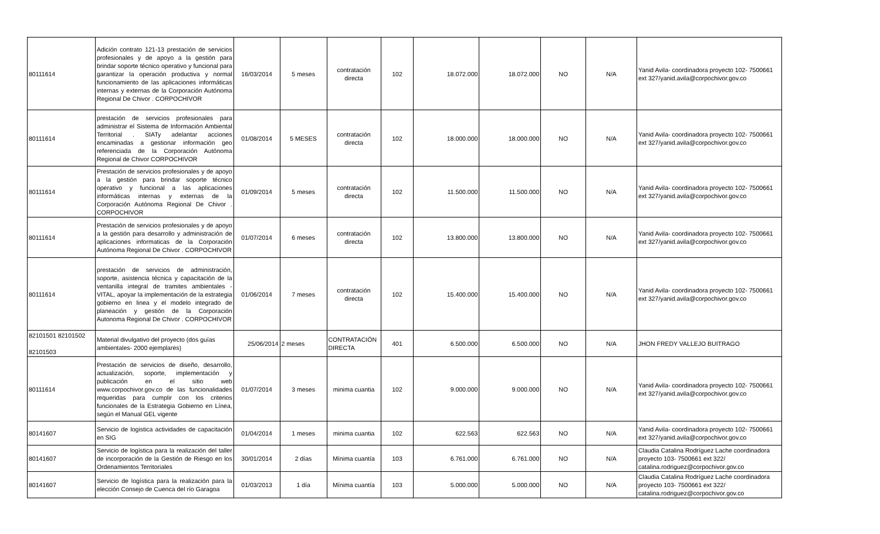| 80111614 | Adición contrato 121-13 prestación de servicios profesionales y de apoyo a la gestión para brindar soporte técnico operativo y funcional para garantizar la operación productiva y normal funcionamiento de las aplicaciones informáticas internas y externas de la Corporación Autónoma Regional De Chivor . CORPOCHIVOR | 16/03/2014 | 5 meses | contratación directa | 102 | 18.072.000 | 18.072.000 | NO | N/A | Yanid Avila- coordinadora proyecto 102- 7500661 ext 327/yanid.avila@corpochivor.gov.co |
| 80111614 | prestación de servicios profesionales para administrar el Sistema de Información Ambiental Territorial . SIATy adelantar acciones encaminadas a gestionar información geo referenciada de la Corporación Autónoma Regional de Chivor CORPOCHIVOR | 01/08/2014 | 5 MESES | contratación directa | 102 | 18.000.000 | 18.000.000 | NO | N/A | Yanid Avila- coordinadora proyecto 102- 7500661 ext 327/yanid.avila@corpochivor.gov.co |
| 80111614 | Prestación de servicios profesionales y de apoyo a la gestión para brindar soporte técnico operativo y funcional a las aplicaciones informáticas internas y externas de la Corporación Autónoma Regional De Chivor . CORPOCHIVOR | 01/09/2014 | 5 meses | contratación directa | 102 | 11.500.000 | 11.500.000 | NO | N/A | Yanid Avila- coordinadora proyecto 102- 7500661 ext 327/yanid.avila@corpochivor.gov.co |
| 80111614 | Prestación de servicios profesionales y de apoyo a la gestión para desarrollo y administración de aplicaciones informaticas de la Corporación Autónoma Regional De Chivor . CORPOCHIVOR | 01/07/2014 | 6 meses | contratación directa | 102 | 13.800.000 | 13.800.000 | NO | N/A | Yanid Avila- coordinadora proyecto 102- 7500661 ext 327/yanid.avila@corpochivor.gov.co |
| 80111614 | prestación de servicios de administración, soporte, asistencia técnica y capacitación de la ventanilla integral de tramites ambientales - VITAL, apoyar la implementación de la estrategia gobierno en linea y el modelo integrado de planeación y gestión de la Corporación Autonoma Regional De Chivor . CORPOCHIVOR | 01/06/2014 | 7 meses | contratación directa | 102 | 15.400.000 | 15.400.000 | NO | N/A | Yanid Avila- coordinadora proyecto 102- 7500661 ext 327/yanid.avila@corpochivor.gov.co |
| 82101501 82101502 82101503 | Material divulgativo del proyecto (dos guías ambientales- 2000 ejemplares) | 25/06/2014 | 2 meses | CONTRATACIÓN DIRECTA | 401 | 6.500.000 | 6.500.000 | NO | N/A | JHON FREDY VALLEJO BUITRAGO |
| 80111614 | Prestación de servicios de diseño, desarrollo, actualización, soporte, implementación y publicación en el sitio web www.corpochivor.gov.co de las funcionalidades requeridas para cumplir con los criterios funcionales de la Estrategia Gobierno en Línea, según el Manual GEL vigente | 01/07/2014 | 3 meses | minima cuantia | 102 | 9.000.000 | 9.000.000 | NO | N/A | Yanid Avila- coordinadora proyecto 102- 7500661 ext 327/yanid.avila@corpochivor.gov.co |
| 80141607 | Servicio de logistica actividades de capacitación en SIG | 01/04/2014 | 1 meses | minima cuantia | 102 | 622.563 | 622.563 | NO | N/A | Yanid Avila- coordinadora proyecto 102- 7500661 ext 327/yanid.avila@corpochivor.gov.co |
| 80141607 | Servicio de logística para la realización del taller de incorporación de la Gestión de Riesgo en los Ordenamientos Territoriales | 30/01/2014 | 2 días | Mínima cuantía | 103 | 6.761.000 | 6.761.000 | NO | N/A | Claudia Catalina Rodríguez Lache coordinadora proyecto 103- 7500661 ext 322/ catalina.rodriguez@corpochivor.gov.co |
| 80141607 | Servicio de logística para la realización para la elección Consejo de Cuenca del río Garagoa | 01/03/2013 | 1 día | Mínima cuantía | 103 | 5.000.000 | 5.000.000 | NO | N/A | Claudia Catalina Rodríguez Lache coordinadora proyecto 103- 7500661 ext 322/ catalina.rodriguez@corpochivor.gov.co |